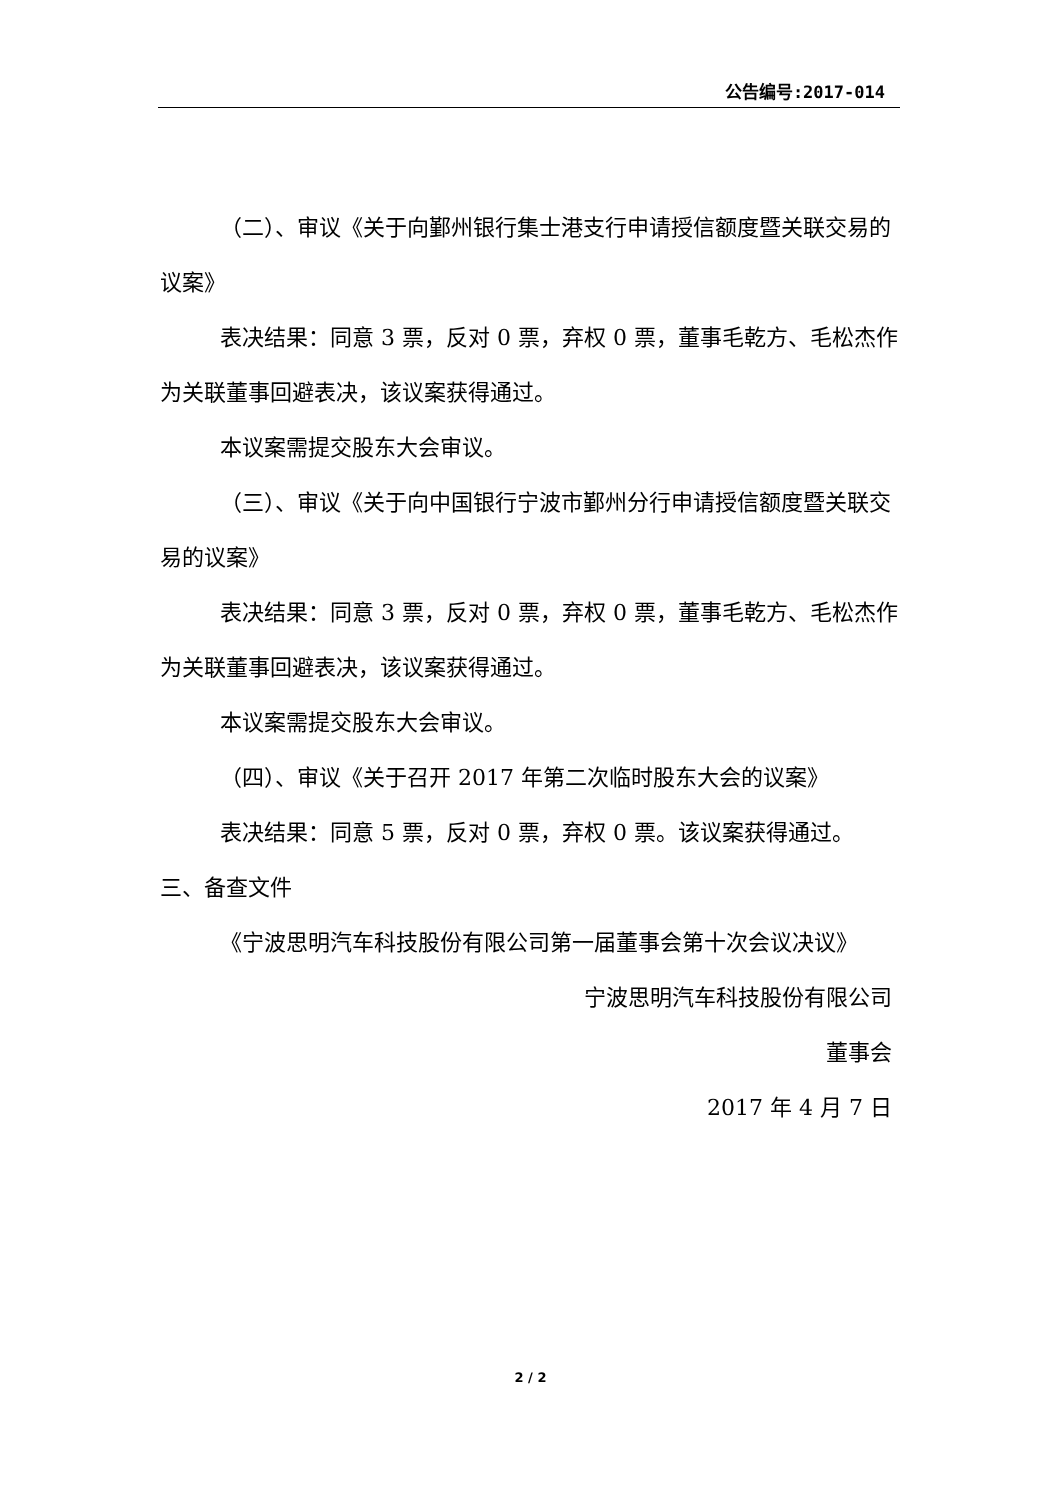公告编号:2017-014
（二）、审议《关于向鄞州银行集士港支行申请授信额度暨关联交易的议案》
表决结果：同意 3 票，反对 0 票，弃权 0 票，董事毛乾方、毛松杰作为关联董事回避表决，该议案获得通过。
本议案需提交股东大会审议。
（三）、审议《关于向中国银行宁波市鄞州分行申请授信额度暨关联交易的议案》
表决结果：同意 3 票，反对 0 票，弃权 0 票，董事毛乾方、毛松杰作为关联董事回避表决，该议案获得通过。
本议案需提交股东大会审议。
（四）、审议《关于召开 2017 年第二次临时股东大会的议案》
表决结果：同意 5 票，反对 0 票，弃权 0 票。该议案获得通过。
三、备查文件
《宁波思明汽车科技股份有限公司第一届董事会第十次会议决议》
宁波思明汽车科技股份有限公司
董事会
2017 年 4 月 7 日
2 / 2